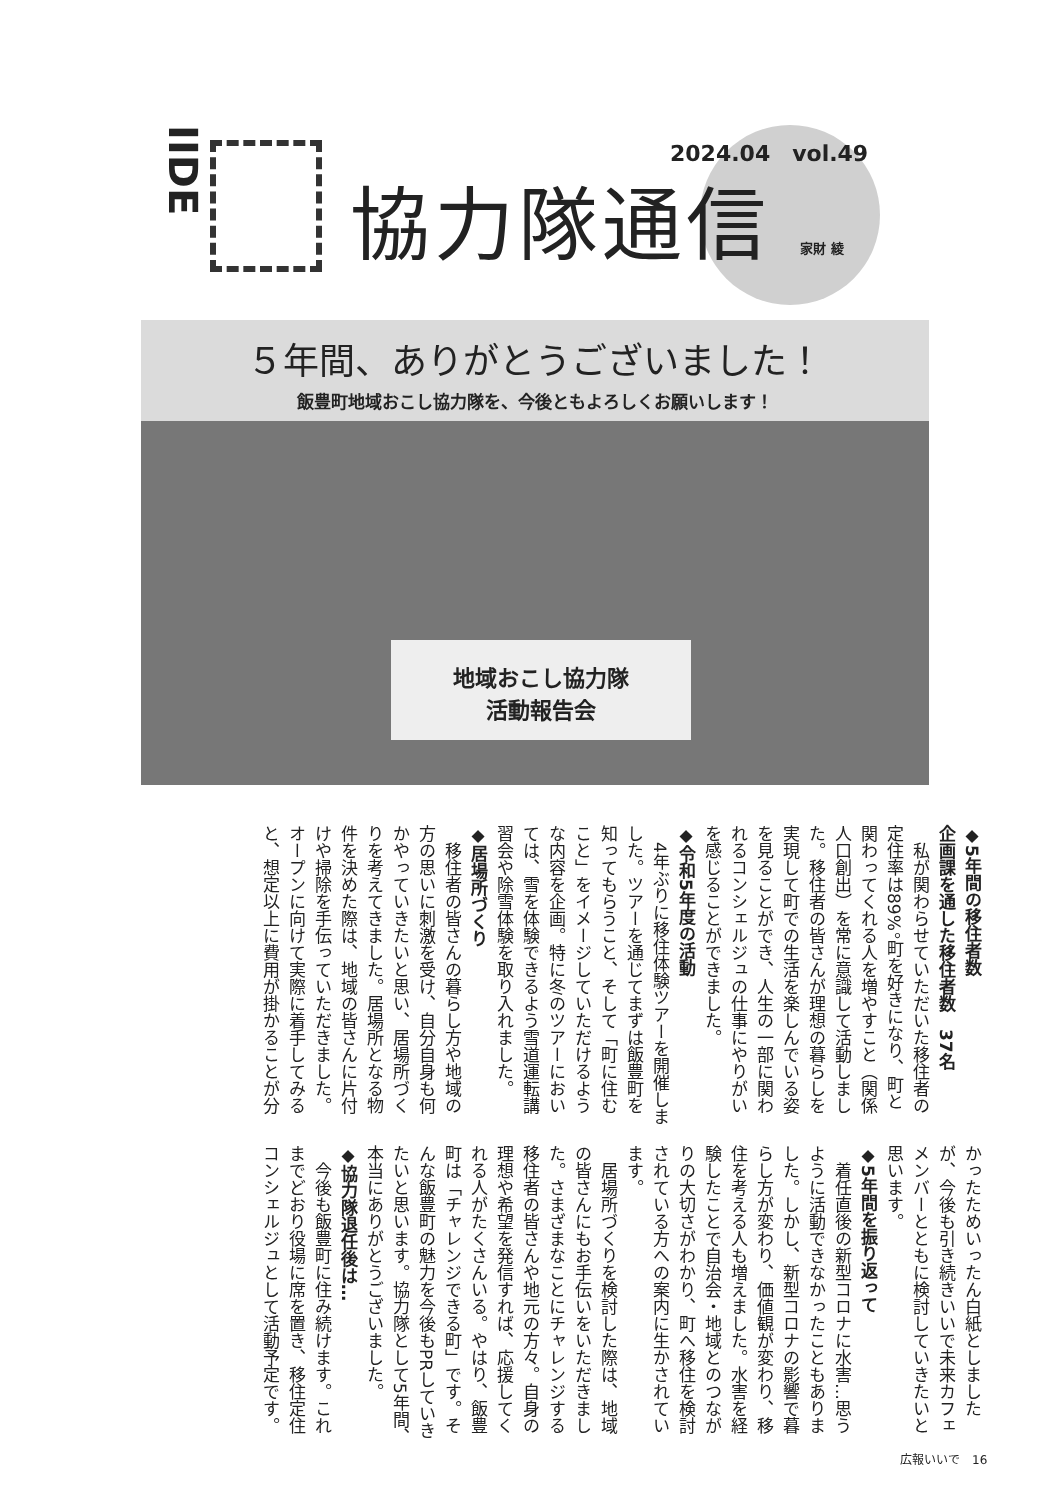IIDE
2024.04　vol.49
協力隊通信 家財 綾
５年間、ありがとうございました！
飯豊町地域おこし協力隊を、今後ともよろしくお願いします！
地域おこし協力隊
活動報告会
◆5年間の移住者数
企画課を通した移住者数　37名
私が関わらせていただいた移住者の定住率は89%。町を好きになり、町と関わってくれる人を増やすこと（関係人口創出）を常に意識して活動しました。移住者の皆さんが理想の暮らしを実現して町での生活を楽しんでいる姿を見ることができ、人生の一部に関われるコンシェルジュの仕事にやりがいを感じることができました。
◆令和5年度の活動
4年ぶりに移住体験ツアーを開催しました。ツアーを通じてまずは飯豊町を知ってもらうこと、そして「町に住むこと」をイメージしていただけるような内容を企画。特に冬のツアーにおいては、雪を体験できるよう雪道運転講習会や除雪体験を取り入れました。
◆居場所づくり
移住者の皆さんの暮らし方や地域の方の思いに刺激を受け、自分自身も何かやっていきたいと思い、居場所づくりを考えてきました。居場所となる物件を決めた際は、地域の皆さんに片付けや掃除を手伝っていただきました。オープンに向けて実際に着手してみると、想定以上に費用が掛かることが分かったためいったん白紙としましたが、今後も引き続きいいで未来カフェメンバーとともに検討していきたいと思います。
◆5年間を振り返って
着任直後の新型コロナに水害…思うように活動できなかったこともありました。しかし、新型コロナの影響で暮らし方が変わり、価値観が変わり、移住を考える人も増えました。水害を経験したことで自治会・地域とのつながりの大切さがわかり、町へ移住を検討されている方への案内に生かされています。
居場所づくりを検討した際は、地域の皆さんにもお手伝いをいただきました。さまざまなことにチャレンジする移住者の皆さんや地元の方々。自身の理想や希望を発信すれば、応援してくれる人がたくさんいる。やはり、飯豊町は「チャレンジできる町」です。そんな飯豊町の魅力を今後もPRしていきたいと思います。協力隊として5年間、本当にありがとうございました。
◆協力隊退任後は…
今後も飯豊町に住み続けます。これまでどおり役場に席を置き、移住定住コンシェルジュとして活動予定です。
広報いいで　16